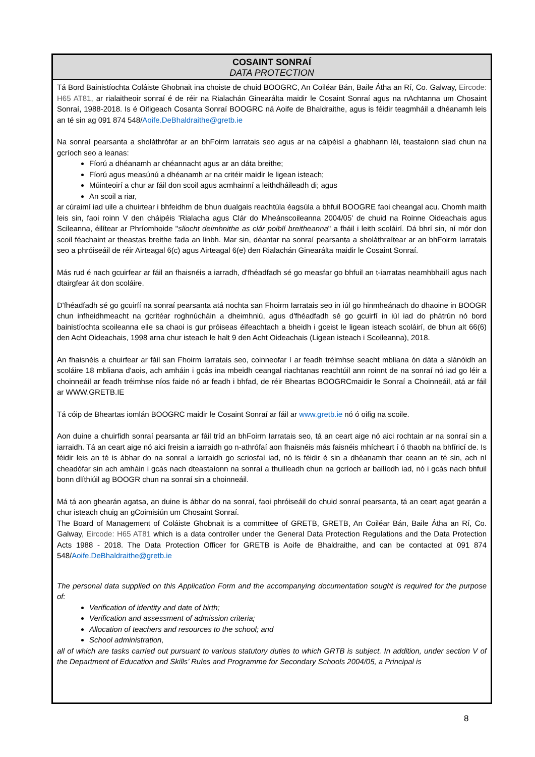COSAINT SONRAÍ
DATA PROTECTION
Tá Bord Bainistíochta Coláiste Ghobnait ina choiste de chuid BOOGRC, An Coiléar Bán, Baile Átha an Rí, Co. Galway, Eircode: H65 AT81, ar rialaitheoir sonraí é de réir na Rialachán Ginearálta maidir le Cosaint Sonraí agus na nAchtanna um Chosaint Sonraí, 1988-2018. Is é Oifigeach Cosanta Sonraí BOOGRC ná Aoife de Bhaldraithe, agus is féidir teagmháil a dhéanamh leis an té sin ag 091 874 548/Aoife.DeBhaldraithe@gretb.ie
Na sonraí pearsanta a sholáthrófar ar an bhFoirm Iarratais seo agus ar na cáipéisí a ghabhann léi, teastaíonn siad chun na gcríoch seo a leanas:
Fíorú a dhéanamh ar chéannacht agus ar an dáta breithe;
Fíorú agus measúnú a dhéanamh ar na critéir maidir le ligean isteach;
Múinteoirí a chur ar fáil don scoil agus acmhainní a leithdháileadh di; agus
An scoil a riar,
ar cúraimí iad uile a chuirtear i bhfeidhm de bhun dualgais reachtúla éagsúla a bhfuil BOOGRE faoi cheangal acu. Chomh maith leis sin, faoi roinn V den cháipéis 'Rialacha agus Clár do Mheánscoileanna 2004/05' de chuid na Roinne Oideachais agus Scileanna, éilítear ar Phríomhoide "sliocht deimhnithe as clár poiblí breitheanna" a fháil i leith scoláirí. Dá bhrí sin, ní mór don scoil féachaint ar theastas breithe fada an linbh. Mar sin, déantar na sonraí pearsanta a sholáthraítear ar an bhFoirm Iarratais seo a phróiseáil de réir Airteagal 6(c) agus Airteagal 6(e) den Rialachán Ginearálta maidir le Cosaint Sonraí.
Más rud é nach gcuirfear ar fáil an fhaisnéis a iarradh, d'fhéadfadh sé go measfar go bhfuil an t-iarratas neamhbhailí agus nach dtairgfear áit don scoláire.
D'fhéadfadh sé go gcuirfí na sonraí pearsanta atá nochta san Fhoirm Iarratais seo in iúl go hinmheánach do dhaoine in BOOGR chun infheidhmeacht na gcritéar roghnúcháin a dheimhniú, agus d'fhéadfadh sé go gcuirfí in iúl iad do phátrún nó bord bainistíochta scoileanna eile sa chaoi is gur próiseas éifeachtach a bheidh i gceist le ligean isteach scoláirí, de bhun alt 66(6) den Acht Oideachais, 1998 arna chur isteach le halt 9 den Acht Oideachais (Ligean isteach i Scoileanna), 2018.
An fhaisnéis a chuirfear ar fáil san Fhoirm Iarratais seo, coinneofar í ar feadh tréimhse seacht mbliana ón dáta a slánóidh an scoláire 18 mbliana d'aois, ach amháin i gcás ina mbeidh ceangal riachtanas reachtúil ann roinnt de na sonraí nó iad go léir a choinneáil ar feadh tréimhse níos faide nó ar feadh i bhfad, de réir Bheartas BOOGRCmaidir le Sonraí a Choinneáil, atá ar fáil ar WWW.GRETB.IE
Tá cóip de Bheartas iomlán BOOGRC maidir le Cosaint Sonraí ar fáil ar www.gretb.ie nó ó oifig na scoile.
Aon duine a chuirfidh sonraí pearsanta ar fáil tríd an bhFoirm Iarratais seo, tá an ceart aige nó aici rochtain ar na sonraí sin a iarraidh. Tá an ceart aige nó aici freisin a iarraidh go n-athrófaí aon fhaisnéis más faisnéis mhícheart í ó thaobh na bhfíricí de. Is féidir leis an té is ábhar do na sonraí a iarraidh go scriosfaí iad, nó is féidir é sin a dhéanamh thar ceann an té sin, ach ní cheadófar sin ach amháin i gcás nach dteastaíonn na sonraí a thuilleadh chun na gcríoch ar bailíodh iad, nó i gcás nach bhfuil bonn dlíthiúil ag BOOGR chun na sonraí sin a choinneáil.
Má tá aon ghearán agatsa, an duine is ábhar do na sonraí, faoi phróiseáil do chuid sonraí pearsanta, tá an ceart agat gearán a chur isteach chuig an gCoimisiún um Chosaint Sonraí.
The Board of Management of Coláiste Ghobnait is a committee of GRETB, GRETB, An Coiléar Bán, Baile Átha an Rí, Co. Galway, Eircode: H65 AT81 which is a data controller under the General Data Protection Regulations and the Data Protection Acts 1988 - 2018. The Data Protection Officer for GRETB is Aoife de Bhaldraithe, and can be contacted at 091 874 548/Aoife.DeBhaldraithe@gretb.ie
The personal data supplied on this Application Form and the accompanying documentation sought is required for the purpose of:
Verification of identity and date of birth;
Verification and assessment of admission criteria;
Allocation of teachers and resources to the school; and
School administration,
all of which are tasks carried out pursuant to various statutory duties to which GRTB is subject. In addition, under section V of the Department of Education and Skills’ Rules and Programme for Secondary Schools 2004/05, a Principal is
8